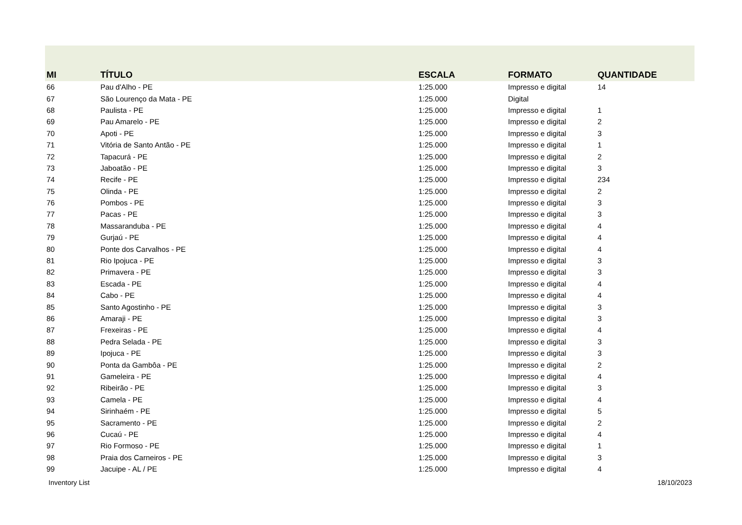| MI | TÍTULO | ESCALA | FORMATO | QUANTIDADE |
| --- | --- | --- | --- | --- |
| 66 | Pau d'Alho - PE | 1:25.000 | Impresso e digital | 14 |
| 67 | São Lourenço da Mata - PE | 1:25.000 | Digital | |
| 68 | Paulista - PE | 1:25.000 | Impresso e digital | 1 |
| 69 | Pau Amarelo - PE | 1:25.000 | Impresso e digital | 2 |
| 70 | Apoti - PE | 1:25.000 | Impresso e digital | 3 |
| 71 | Vitória de Santo Antão - PE | 1:25.000 | Impresso e digital | 1 |
| 72 | Tapacurá - PE | 1:25.000 | Impresso e digital | 2 |
| 73 | Jaboatão - PE | 1:25.000 | Impresso e digital | 3 |
| 74 | Recife - PE | 1:25.000 | Impresso e digital | 234 |
| 75 | Olinda - PE | 1:25.000 | Impresso e digital | 2 |
| 76 | Pombos - PE | 1:25.000 | Impresso e digital | 3 |
| 77 | Pacas - PE | 1:25.000 | Impresso e digital | 3 |
| 78 | Massaranduba - PE | 1:25.000 | Impresso e digital | 4 |
| 79 | Gurjaú - PE | 1:25.000 | Impresso e digital | 4 |
| 80 | Ponte dos Carvalhos - PE | 1:25.000 | Impresso e digital | 4 |
| 81 | Rio Ipojuca - PE | 1:25.000 | Impresso e digital | 3 |
| 82 | Primavera - PE | 1:25.000 | Impresso e digital | 3 |
| 83 | Escada - PE | 1:25.000 | Impresso e digital | 4 |
| 84 | Cabo - PE | 1:25.000 | Impresso e digital | 4 |
| 85 | Santo Agostinho - PE | 1:25.000 | Impresso e digital | 3 |
| 86 | Amaraji - PE | 1:25.000 | Impresso e digital | 3 |
| 87 | Frexeiras - PE | 1:25.000 | Impresso e digital | 4 |
| 88 | Pedra Selada - PE | 1:25.000 | Impresso e digital | 3 |
| 89 | Ipojuca - PE | 1:25.000 | Impresso e digital | 3 |
| 90 | Ponta da Gambôa - PE | 1:25.000 | Impresso e digital | 2 |
| 91 | Gameleira - PE | 1:25.000 | Impresso e digital | 4 |
| 92 | Ribeirão - PE | 1:25.000 | Impresso e digital | 3 |
| 93 | Camela - PE | 1:25.000 | Impresso e digital | 4 |
| 94 | Sirinhaém - PE | 1:25.000 | Impresso e digital | 5 |
| 95 | Sacramento - PE | 1:25.000 | Impresso e digital | 2 |
| 96 | Cucaú - PE | 1:25.000 | Impresso e digital | 4 |
| 97 | Rio Formoso - PE | 1:25.000 | Impresso e digital | 1 |
| 98 | Praia dos Carneiros - PE | 1:25.000 | Impresso e digital | 3 |
| 99 | Jacuipe - AL / PE | 1:25.000 | Impresso e digital | 4 |
Inventory List 18/10/2023